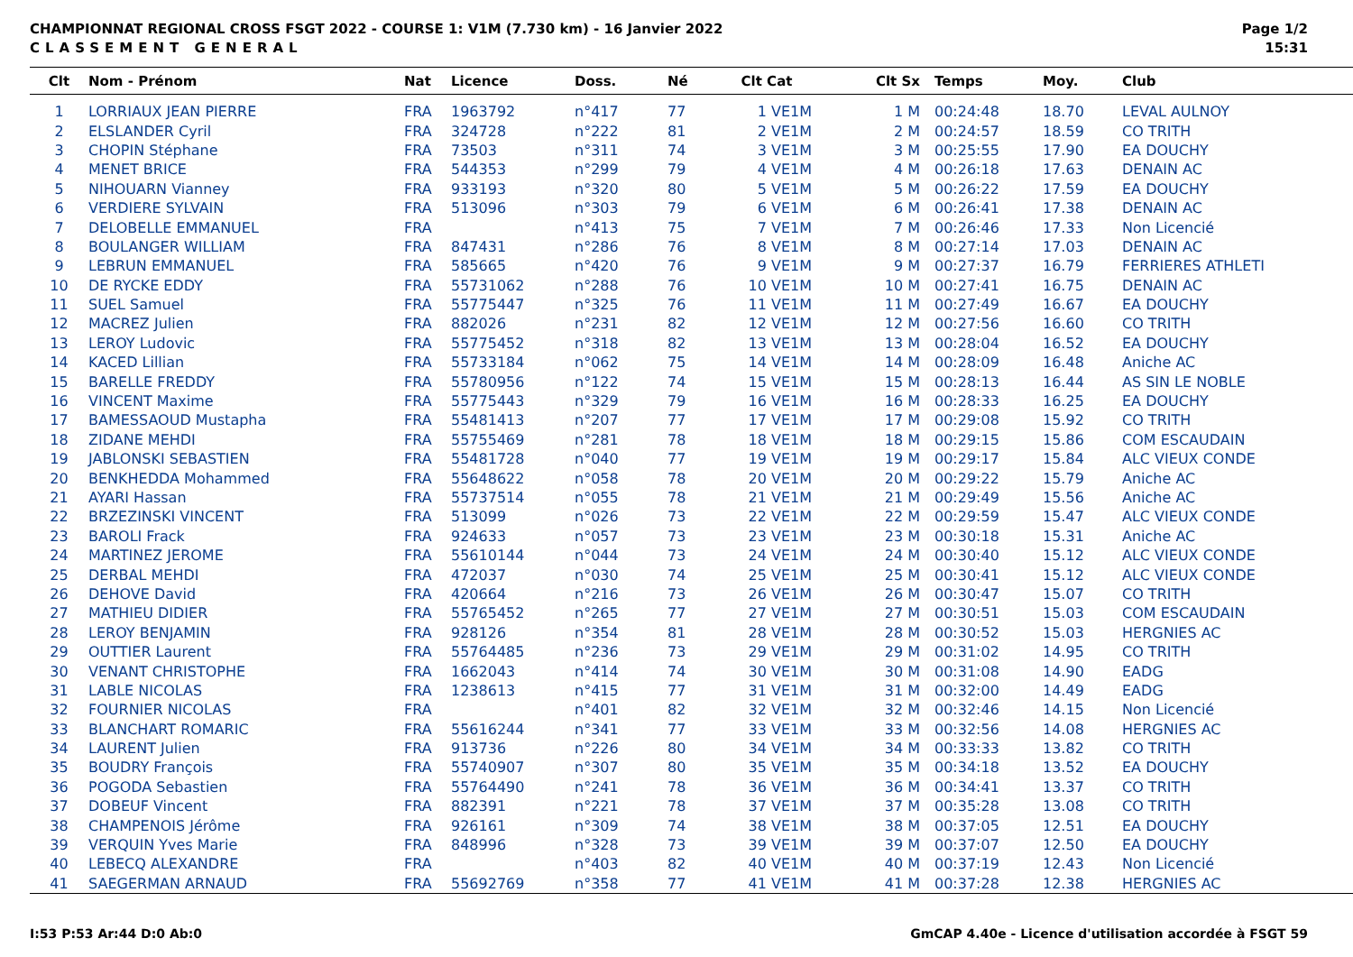CHAMPIONNAT REGIONAL CROSS FSGT 2022 - COURSE 1: V1M (7.730 km) - 16 Janvier 2022
CLASSEMENT GENERAL
Page 1/2
15:31
| Clt | Nom - Prénom | Nat | Licence | Doss. | Né | Clt Cat | Clt Sx | Temps | Moy. | Club |
| --- | --- | --- | --- | --- | --- | --- | --- | --- | --- | --- |
| 1 | LORRIAUX JEAN PIERRE | FRA | 1963792 | n°417 | 77 | 1 VE1M | 1 M | 00:24:48 | 18.70 | LEVAL AULNOY |
| 2 | ELSLANDER Cyril | FRA | 324728 | n°222 | 81 | 2 VE1M | 2 M | 00:24:57 | 18.59 | CO TRITH |
| 3 | CHOPIN Stéphane | FRA | 73503 | n°311 | 74 | 3 VE1M | 3 M | 00:25:55 | 17.90 | EA DOUCHY |
| 4 | MENET BRICE | FRA | 544353 | n°299 | 79 | 4 VE1M | 4 M | 00:26:18 | 17.63 | DENAIN AC |
| 5 | NIHOUARN Vianney | FRA | 933193 | n°320 | 80 | 5 VE1M | 5 M | 00:26:22 | 17.59 | EA DOUCHY |
| 6 | VERDIERE SYLVAIN | FRA | 513096 | n°303 | 79 | 6 VE1M | 6 M | 00:26:41 | 17.38 | DENAIN AC |
| 7 | DELOBELLE EMMANUEL | FRA | | n°413 | 75 | 7 VE1M | 7 M | 00:26:46 | 17.33 | Non Licencié |
| 8 | BOULANGER WILLIAM | FRA | 847431 | n°286 | 76 | 8 VE1M | 8 M | 00:27:14 | 17.03 | DENAIN AC |
| 9 | LEBRUN EMMANUEL | FRA | 585665 | n°420 | 76 | 9 VE1M | 9 M | 00:27:37 | 16.79 | FERRIERES ATHLETI |
| 10 | DE RYCKE EDDY | FRA | 55731062 | n°288 | 76 | 10 VE1M | 10 M | 00:27:41 | 16.75 | DENAIN AC |
| 11 | SUEL Samuel | FRA | 55775447 | n°325 | 76 | 11 VE1M | 11 M | 00:27:49 | 16.67 | EA DOUCHY |
| 12 | MACREZ Julien | FRA | 882026 | n°231 | 82 | 12 VE1M | 12 M | 00:27:56 | 16.60 | CO TRITH |
| 13 | LEROY Ludovic | FRA | 55775452 | n°318 | 82 | 13 VE1M | 13 M | 00:28:04 | 16.52 | EA DOUCHY |
| 14 | KACED Lillian | FRA | 55733184 | n°062 | 75 | 14 VE1M | 14 M | 00:28:09 | 16.48 | Aniche AC |
| 15 | BARELLE FREDDY | FRA | 55780956 | n°122 | 74 | 15 VE1M | 15 M | 00:28:13 | 16.44 | AS SIN LE NOBLE |
| 16 | VINCENT Maxime | FRA | 55775443 | n°329 | 79 | 16 VE1M | 16 M | 00:28:33 | 16.25 | EA DOUCHY |
| 17 | BAMESSAOUD Mustapha | FRA | 55481413 | n°207 | 77 | 17 VE1M | 17 M | 00:29:08 | 15.92 | CO TRITH |
| 18 | ZIDANE MEHDI | FRA | 55755469 | n°281 | 78 | 18 VE1M | 18 M | 00:29:15 | 15.86 | COM ESCAUDAIN |
| 19 | JABLONSKI SEBASTIEN | FRA | 55481728 | n°040 | 77 | 19 VE1M | 19 M | 00:29:17 | 15.84 | ALC VIEUX CONDE |
| 20 | BENKHEDDA Mohammed | FRA | 55648622 | n°058 | 78 | 20 VE1M | 20 M | 00:29:22 | 15.79 | Aniche AC |
| 21 | AYARI Hassan | FRA | 55737514 | n°055 | 78 | 21 VE1M | 21 M | 00:29:49 | 15.56 | Aniche AC |
| 22 | BRZEZINSKI VINCENT | FRA | 513099 | n°026 | 73 | 22 VE1M | 22 M | 00:29:59 | 15.47 | ALC VIEUX CONDE |
| 23 | BAROLI Frack | FRA | 924633 | n°057 | 73 | 23 VE1M | 23 M | 00:30:18 | 15.31 | Aniche AC |
| 24 | MARTINEZ JEROME | FRA | 55610144 | n°044 | 73 | 24 VE1M | 24 M | 00:30:40 | 15.12 | ALC VIEUX CONDE |
| 25 | DERBAL MEHDI | FRA | 472037 | n°030 | 74 | 25 VE1M | 25 M | 00:30:41 | 15.12 | ALC VIEUX CONDE |
| 26 | DEHOVE David | FRA | 420664 | n°216 | 73 | 26 VE1M | 26 M | 00:30:47 | 15.07 | CO TRITH |
| 27 | MATHIEU DIDIER | FRA | 55765452 | n°265 | 77 | 27 VE1M | 27 M | 00:30:51 | 15.03 | COM ESCAUDAIN |
| 28 | LEROY BENJAMIN | FRA | 928126 | n°354 | 81 | 28 VE1M | 28 M | 00:30:52 | 15.03 | HERGNIES AC |
| 29 | OUTTIER Laurent | FRA | 55764485 | n°236 | 73 | 29 VE1M | 29 M | 00:31:02 | 14.95 | CO TRITH |
| 30 | VENANT CHRISTOPHE | FRA | 1662043 | n°414 | 74 | 30 VE1M | 30 M | 00:31:08 | 14.90 | EADG |
| 31 | LABLE NICOLAS | FRA | 1238613 | n°415 | 77 | 31 VE1M | 31 M | 00:32:00 | 14.49 | EADG |
| 32 | FOURNIER NICOLAS | FRA | | n°401 | 82 | 32 VE1M | 32 M | 00:32:46 | 14.15 | Non Licencié |
| 33 | BLANCHART ROMARIC | FRA | 55616244 | n°341 | 77 | 33 VE1M | 33 M | 00:32:56 | 14.08 | HERGNIES AC |
| 34 | LAURENT Julien | FRA | 913736 | n°226 | 80 | 34 VE1M | 34 M | 00:33:33 | 13.82 | CO TRITH |
| 35 | BOUDRY François | FRA | 55740907 | n°307 | 80 | 35 VE1M | 35 M | 00:34:18 | 13.52 | EA DOUCHY |
| 36 | POGODA Sebastien | FRA | 55764490 | n°241 | 78 | 36 VE1M | 36 M | 00:34:41 | 13.37 | CO TRITH |
| 37 | DOBEUF Vincent | FRA | 882391 | n°221 | 78 | 37 VE1M | 37 M | 00:35:28 | 13.08 | CO TRITH |
| 38 | CHAMPENOIS Jérôme | FRA | 926161 | n°309 | 74 | 38 VE1M | 38 M | 00:37:05 | 12.51 | EA DOUCHY |
| 39 | VERQUIN Yves Marie | FRA | 848996 | n°328 | 73 | 39 VE1M | 39 M | 00:37:07 | 12.50 | EA DOUCHY |
| 40 | LEBECQ ALEXANDRE | FRA | | n°403 | 82 | 40 VE1M | 40 M | 00:37:19 | 12.43 | Non Licencié |
| 41 | SAEGERMAN ARNAUD | FRA | 55692769 | n°358 | 77 | 41 VE1M | 41 M | 00:37:28 | 12.38 | HERGNIES AC |
I:53 P:53 Ar:44 D:0 Ab:0 GmCAP 4.40e - Licence d'utilisation accordée à FSGT 59